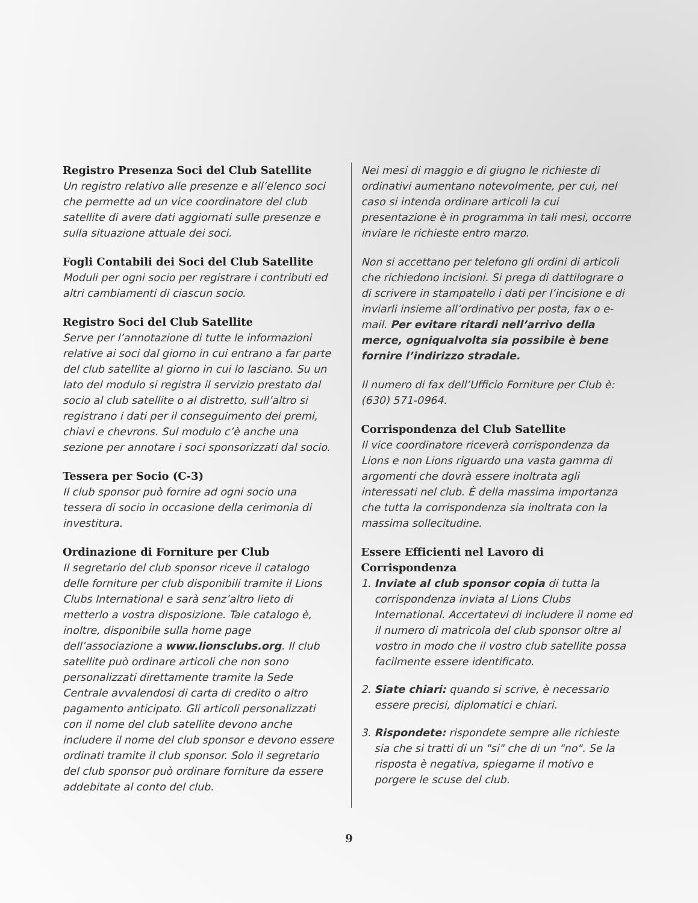Registro Presenza Soci del Club Satellite
Un registro relativo alle presenze e all’elenco soci che permette ad un vice coordinatore del club satellite di avere dati aggiornati sulle presenze e sulla situazione attuale dei soci.
Fogli Contabili dei Soci del Club Satellite
Moduli per ogni socio per registrare i contributi ed altri cambiamenti di ciascun socio.
Registro Soci del Club Satellite
Serve per l’annotazione di tutte le informazioni relative ai soci dal giorno in cui entrano a far parte del club satellite al giorno in cui lo lasciano. Su un lato del modulo si registra il servizio prestato dal socio al club satellite o al distretto, sull’altro si registrano i dati per il conseguimento dei premi, chiavi e chevrons. Sul modulo c’è anche una sezione per annotare i soci sponsorizzati dal socio.
Tessera per Socio (C-3)
Il club sponsor può fornire ad ogni socio una tessera di socio in occasione della cerimonia di investitura.
Ordinazione di Forniture per Club
Il segretario del club sponsor riceve il catalogo delle forniture per club disponibili tramite il Lions Clubs International e sarà senz’altro lieto di metterlo a vostra disposizione. Tale catalogo è, inoltre, disponibile sulla home page dell’associazione a www.lionsclubs.org. Il club satellite può ordinare articoli che non sono personalizzati direttamente tramite la Sede Centrale avvalendosi di carta di credito o altro pagamento anticipato. Gli articoli personalizzati con il nome del club satellite devono anche includere il nome del club sponsor e devono essere ordinati tramite il club sponsor. Solo il segretario del club sponsor può ordinare forniture da essere addebitate al conto del club.
Nei mesi di maggio e di giugno le richieste di ordinativi aumentano notevolmente, per cui, nel caso si intenda ordinare articoli la cui presentazione è in programma in tali mesi, occorre inviare le richieste entro marzo.
Non si accettano per telefono gli ordini di articoli che richiedono incisioni. Si prega di dattilograre o di scrivere in stampatello i dati per l’incisione e di inviarli insieme all’ordinativo per posta, fax o e-mail. Per evitare ritardi nell’arrivo della merce, ogniqualvolta sia possibile è bene fornire l’indirizzo stradale.
Il numero di fax dell’Ufficio Forniture per Club è: (630) 571-0964.
Corrispondenza del Club Satellite
Il vice coordinatore riceverà corrispondenza da Lions e non Lions riguardo una vasta gamma di argomenti che dovrà essere inoltrata agli interessati nel club. È della massima importanza che tutta la corrispondenza sia inoltrata con la massima sollecitudine.
Essere Efficienti nel Lavoro di Corrispondenza
1. Inviate al club sponsor copia di tutta la corrispondenza inviata al Lions Clubs International. Accertatevi di includere il nome ed il numero di matricola del club sponsor oltre al vostro in modo che il vostro club satellite possa facilmente essere identificato.
2. Siate chiari: quando si scrive, è necessario essere precisi, diplomatici e chiari.
3. Rispondete: rispondete sempre alle richieste sia che si tratti di un "si" che di un "no". Se la risposta è negativa, spiegarne il motivo e porgere le scuse del club.
9